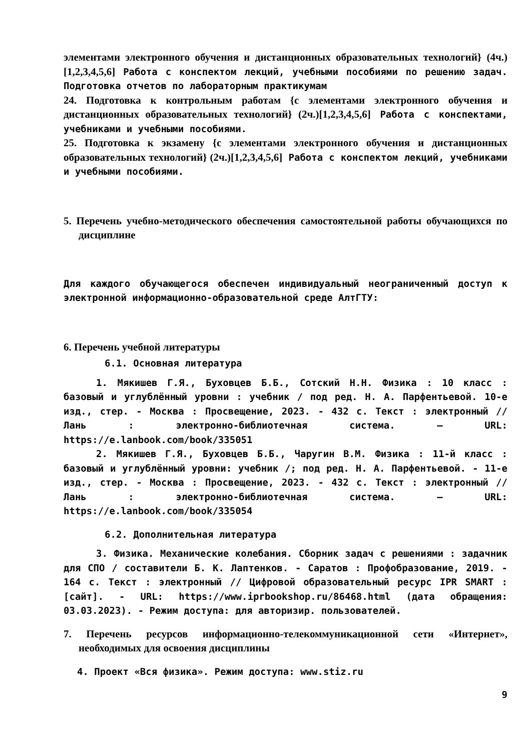элементами электронного обучения и дистанционных образовательных технологий} (4ч.)[1,2,3,4,5,6] Работа с конспектом лекций, учебными пособиями по решению задач. Подготовка отчетов по лабораторным практикумам
24. Подготовка к контрольным работам {с элементами электронного обучения и дистанционных образовательных технологий} (2ч.)[1,2,3,4,5,6] Работа с конспектами, учебниками и учебными пособиями.
25. Подготовка к экзамену {с элементами электронного обучения и дистанционных образовательных технологий} (2ч.)[1,2,3,4,5,6] Работа с конспектом лекций, учебниками и учебными пособиями.
5. Перечень учебно-методического обеспечения самостоятельной работы обучающихся по дисциплине
Для каждого обучающегося обеспечен индивидуальный неограниченный доступ к электронной информационно-образовательной среде АлтГТУ:
6. Перечень учебной литературы
6.1. Основная литература
1. Мякишев Г.Я., Буховцев Б.Б., Сотский Н.Н. Физика : 10 класс : базовый и углублённый уровни : учебник / под ред. Н. А. Парфентьевой. 10-е изд., стер. - Москва : Просвещение, 2023. - 432 с. Текст : электронный // Лань : электронно-библиотечная система. — URL: https://e.lanbook.com/book/335051
2. Мякишев Г.Я., Буховцев Б.Б., Чаругин В.М. Физика : 11-й класс : базовый и углублённый уровни: учебник /; под ред. Н. А. Парфентьевой. - 11-е изд., стер. - Москва : Просвещение, 2023. - 432 с. Текст : электронный // Лань : электронно-библиотечная система. — URL: https://e.lanbook.com/book/335054
6.2. Дополнительная литература
3. Физика. Механические колебания. Сборник задач с решениями : задачник для СПО / составители Б. К. Лаптенков. - Саратов : Профобразование, 2019. - 164 с. Текст : электронный // Цифровой образовательный ресурс IPR SMART : [сайт]. - URL: https://www.iprbookshop.ru/86468.html (дата обращения: 03.03.2023). - Режим доступа: для авторизир. пользователей.
7. Перечень ресурсов информационно-телекоммуникационной сети «Интернет», необходимых для освоения дисциплины
4. Проект «Вся физика». Режим доступа: www.stiz.ru
9